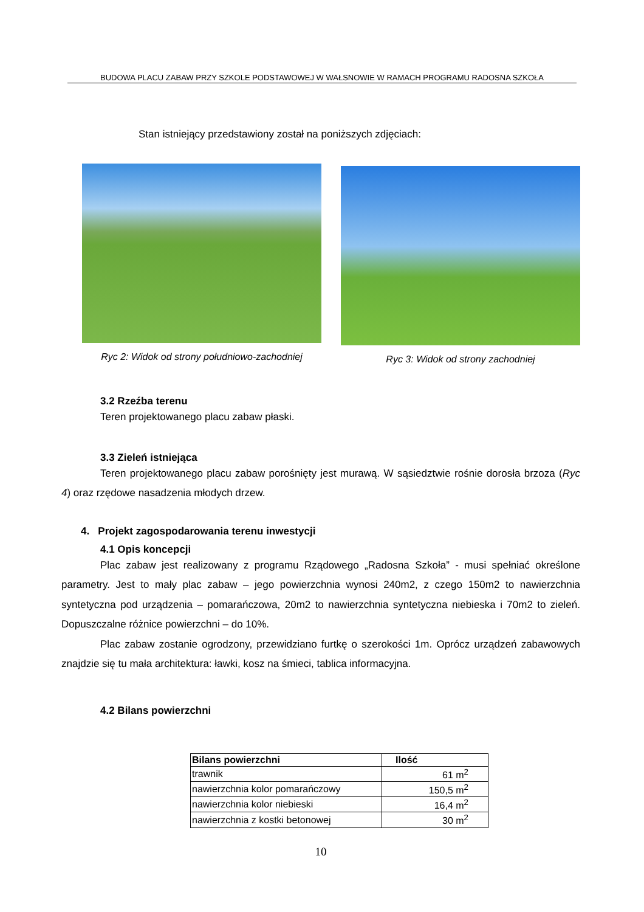BUDOWA PLACU ZABAW PRZY SZKOLE PODSTAWOWEJ W WAŁSNOWIE W RAMACH PROGRAMU RADOSNA SZKOŁA
Stan istniejący przedstawiony został na poniższych zdjęciach:
Ryc 2: Widok od strony południowo-zachodniej
Ryc 3: Widok od strony zachodniej
3.2 Rzeźba terenu
Teren projektowanego placu zabaw płaski.
3.3 Zieleń istniejąca
Teren projektowanego placu zabaw porośnięty jest murawą. W sąsiedztwie rośnie dorosła brzoza (Ryc 4) oraz rzędowe nasadzenia młodych drzew.
4. Projekt zagospodarowania terenu inwestycji
4.1 Opis koncepcji
Plac zabaw jest realizowany z programu Rządowego „Radosna Szkoła” - musi spełniać określone parametry. Jest to mały plac zabaw – jego powierzchnia wynosi 240m2, z czego 150m2 to nawierzchnia syntetyczna pod urządzenia – pomarańczowa, 20m2 to nawierzchnia syntetyczna niebieska i 70m2 to zieleń. Dopuszczalne różnice powierzchni – do 10%.
Plac zabaw zostanie ogrodzony, przewidziano furtkę o szerokości 1m. Oprócz urządzeń zabawowych znajdzie się tu mała architektura: ławki, kosz na śmieci, tablica informacyjna.
4.2 Bilans powierzchni
| Bilans powierzchni | Ilość |
| --- | --- |
| trawnik | 61 m<sup>2</sup> |
| nawierzchnia kolor pomarańczowy | 150,5 m<sup>2</sup> |
| nawierzchnia kolor niebieski | 16,4 m<sup>2</sup> |
| nawierzchnia z kostki betonowej | 30 m<sup>2</sup> |
10